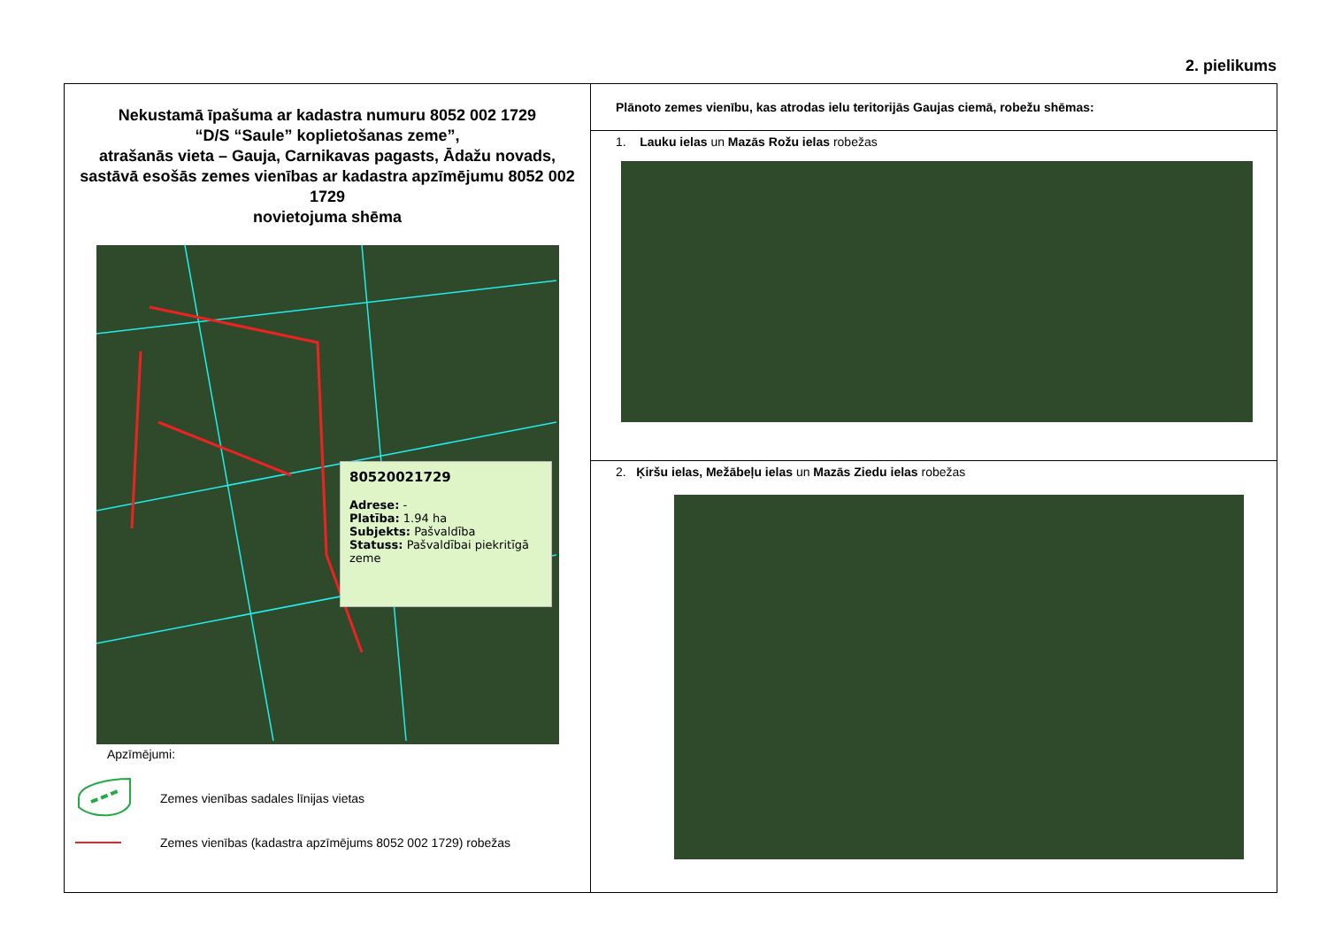2. pielikums
Nekustamā īpašuma ar kadastra numuru 8052 002 1729
“D/S “Saule” koplietošanas zeme”,
atrašanās vieta – Gauja, Carnikavas pagasts, Ādažu novads,
sastāvā esošās zemes vienības ar kadastra apzīmējumu 8052 002 1729
novietojuma shēma
80520021729
Adrese: -
Platība: 1.94 ha
Subjekts: Pašvaldība
Statuss: Pašvaldībai piekritīgā zeme
Apzīmējumi:
Zemes vienības sadales līnijas vietas
Zemes vienības (kadastra apzīmējums 8052 002 1729) robežas
Plānoto zemes vienību, kas atrodas ielu teritorijās Gaujas ciemā, robežu shēmas:
1. Lauku ielas un Mazās Rožu ielas robežas
2. Ķiršu ielas, Mežābeļu ielas un Mazās Ziedu ielas robežas